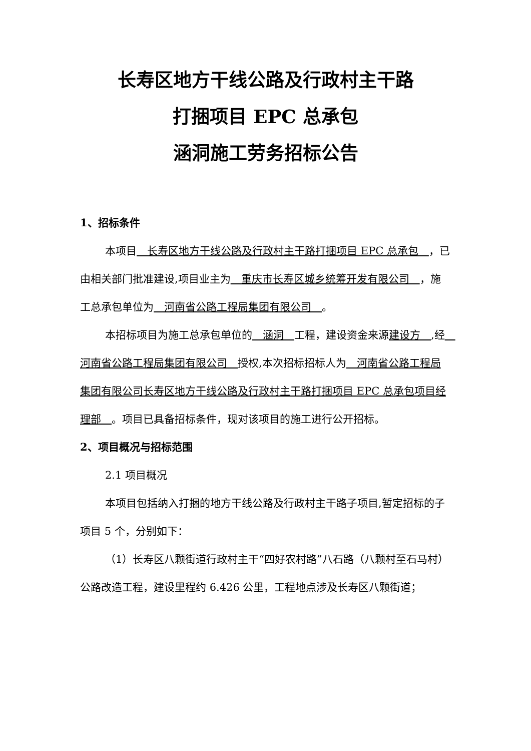长寿区地方干线公路及行政村主干路
打捆项目 EPC 总承包
涵洞施工劳务招标公告
1、招标条件
本项目　长寿区地方干线公路及行政村主干路打捆项目 EPC 总承包　，已由相关部门批准建设,项目业主为　重庆市长寿区城乡统筹开发有限公司　，施工总承包单位为　河南省公路工程局集团有限公司　。
本招标项目为施工总承包单位的　涵洞　工程，建设资金来源建设方　,经　河南省公路工程局集团有限公司　授权,本次招标招标人为　河南省公路工程局集团有限公司长寿区地方干线公路及行政村主干路打捆项目 EPC 总承包项目经理部　。项目已具备招标条件，现对该项目的施工进行公开招标。
2、项目概况与招标范围
2.1 项目概况
本项目包括纳入打捆的地方干线公路及行政村主干路子项目,暂定招标的子项目 5 个，分别如下：
（1）长寿区八颗街道行政村主干“四好农村路”八石路（八颗村至石马村）公路改造工程，建设里程约 6.426 公里，工程地点涉及长寿区八颗街道；